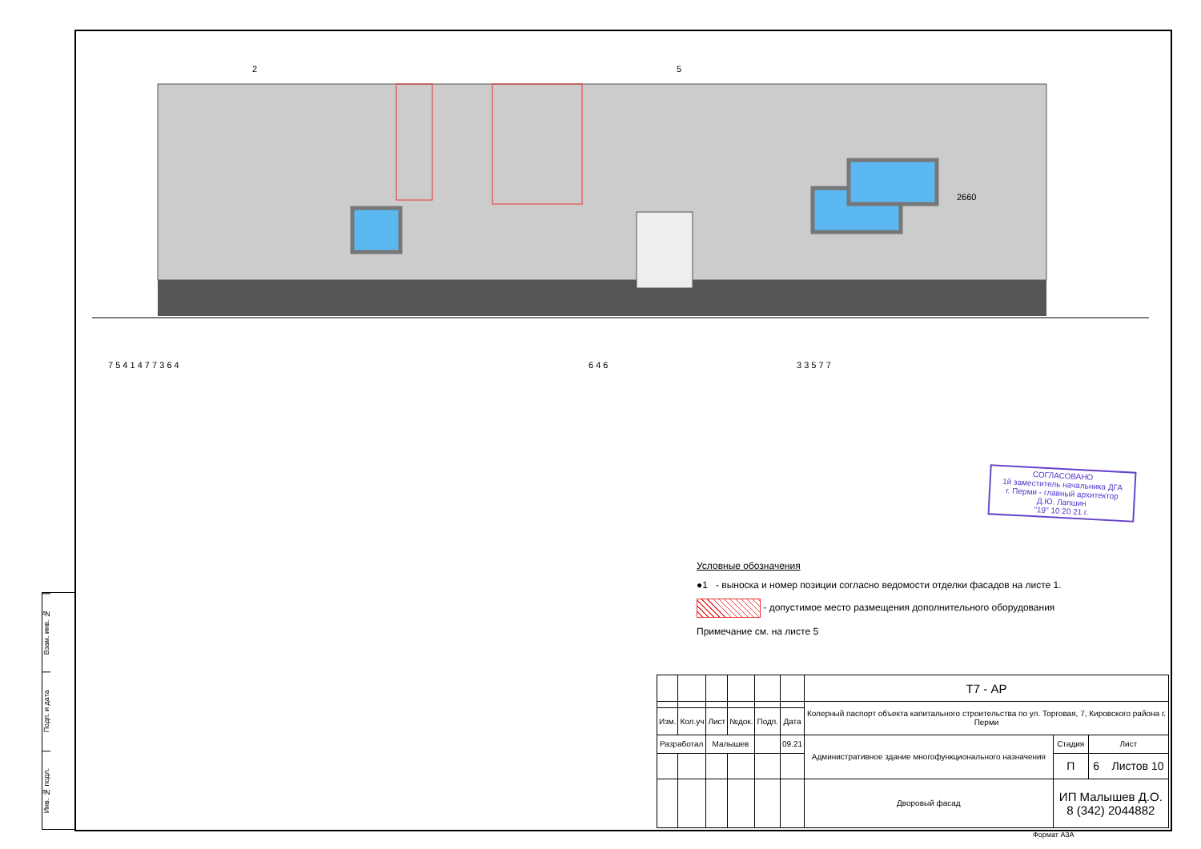Взам. инв. №
Подп. и дата
Инв. № подл.
2
5
2660
7 5 4 1 4 7 7 3 6 4
6 4 6
3 3 5 7 7
СОГЛАСОВАНО
1й заместитель начальника ДГА
г. Перми - главный архитектор
Д.Ю. Лапшин
"19" 10 20 21 г.
Условные обозначения
●1 - выноска и номер позиции согласно ведомости отделки фасадов на листе 1.
- допустимое место размещения дополнительного оборудования
Примечание см. на листе 5
| | | | | | | Т7 - АР | | |
| | | | | | | Колерный паспорт объекта капитального строительства по ул. Торговая, 7, Кировского района г. Перми | | |
| Изм. | Кол.уч | Лист | №док. | Подп. | Дата | | | |
| Разработал | | Малышев | | | 09.21 | Административное здание многофункционального назначения | Стадия | Лист |
| | | | | | | | П | 6 Листов 10 |
| | | | | | | Дворовый фасад | ИП Малышев Д.О. 8 (342) 2044882 | |
Формат А3А